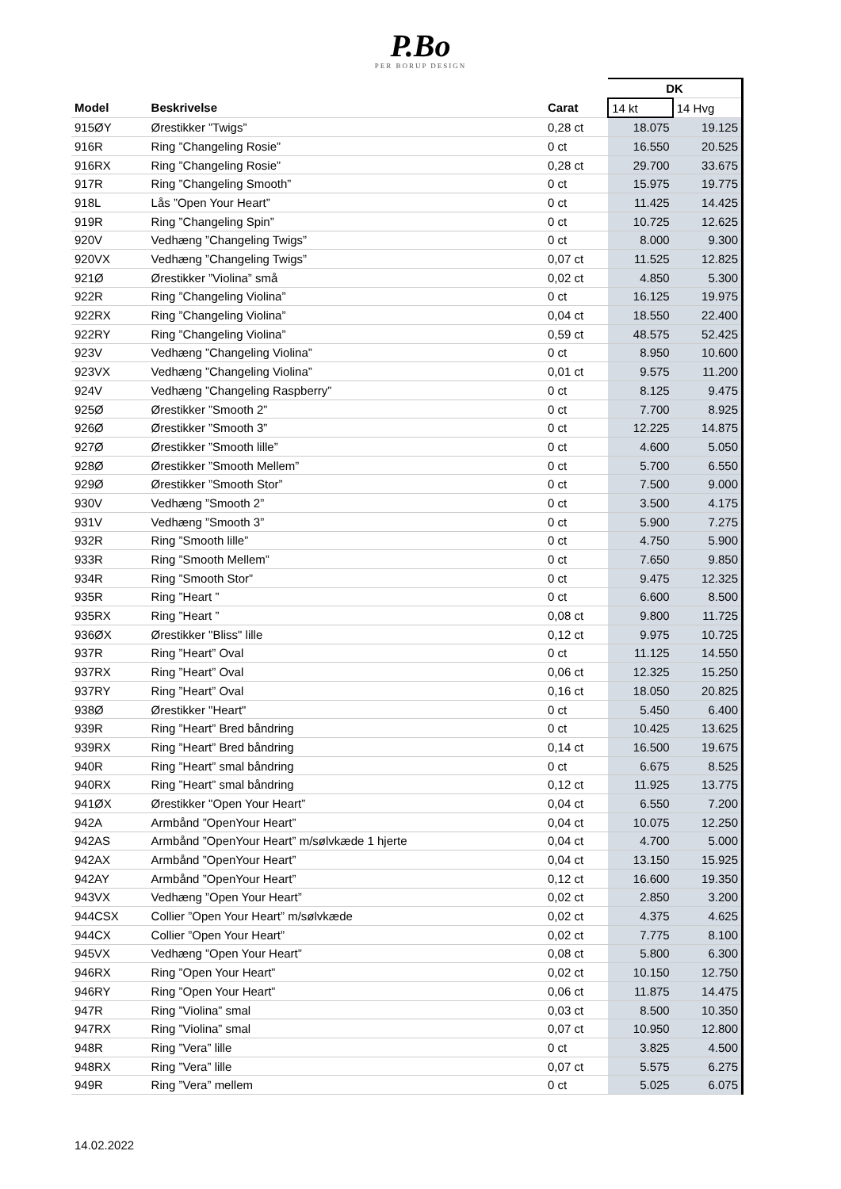P.Bo
PER BORUP DESIGN
| | | | DK | |
| --- | --- | --- | --- | --- |
| Model | Beskrivelse | Carat | 14 kt | 14 Hvg |
| 915ØY | Ørestikker ”Twigs” | 0,28 ct | 18.075 | 19.125 |
| 916R | Ring ”Changeling Rosie” | 0 ct | 16.550 | 20.525 |
| 916RX | Ring ”Changeling Rosie” | 0,28 ct | 29.700 | 33.675 |
| 917R | Ring ”Changeling Smooth” | 0 ct | 15.975 | 19.775 |
| 918L | Lås ”Open Your Heart” | 0 ct | 11.425 | 14.425 |
| 919R | Ring ”Changeling Spin” | 0 ct | 10.725 | 12.625 |
| 920V | Vedhæng ”Changeling Twigs” | 0 ct | 8.000 | 9.300 |
| 920VX | Vedhæng ”Changeling Twigs” | 0,07 ct | 11.525 | 12.825 |
| 921Ø | Ørestikker ”Violina” små | 0,02 ct | 4.850 | 5.300 |
| 922R | Ring ”Changeling Violina” | 0 ct | 16.125 | 19.975 |
| 922RX | Ring ”Changeling Violina” | 0,04 ct | 18.550 | 22.400 |
| 922RY | Ring ”Changeling Violina” | 0,59 ct | 48.575 | 52.425 |
| 923V | Vedhæng ”Changeling Violina” | 0 ct | 8.950 | 10.600 |
| 923VX | Vedhæng ”Changeling Violina” | 0,01 ct | 9.575 | 11.200 |
| 924V | Vedhæng ”Changeling Raspberry” | 0 ct | 8.125 | 9.475 |
| 925Ø | Ørestikker ”Smooth 2” | 0 ct | 7.700 | 8.925 |
| 926Ø | Ørestikker ”Smooth 3” | 0 ct | 12.225 | 14.875 |
| 927Ø | Ørestikker ”Smooth lille” | 0 ct | 4.600 | 5.050 |
| 928Ø | Ørestikker ”Smooth Mellem” | 0 ct | 5.700 | 6.550 |
| 929Ø | Ørestikker ”Smooth Stor” | 0 ct | 7.500 | 9.000 |
| 930V | Vedhæng ”Smooth 2” | 0 ct | 3.500 | 4.175 |
| 931V | Vedhæng ”Smooth 3” | 0 ct | 5.900 | 7.275 |
| 932R | Ring ”Smooth lille” | 0 ct | 4.750 | 5.900 |
| 933R | Ring ”Smooth Mellem” | 0 ct | 7.650 | 9.850 |
| 934R | Ring ”Smooth Stor” | 0 ct | 9.475 | 12.325 |
| 935R | Ring ”Heart ” | 0 ct | 6.600 | 8.500 |
| 935RX | Ring ”Heart ” | 0,08 ct | 9.800 | 11.725 |
| 936ØX | Ørestikker "Bliss" lille | 0,12 ct | 9.975 | 10.725 |
| 937R | Ring ”Heart” Oval | 0 ct | 11.125 | 14.550 |
| 937RX | Ring ”Heart” Oval | 0,06 ct | 12.325 | 15.250 |
| 937RY | Ring ”Heart” Oval | 0,16 ct | 18.050 | 20.825 |
| 938Ø | Ørestikker "Heart" | 0 ct | 5.450 | 6.400 |
| 939R | Ring ”Heart” Bred båndring | 0 ct | 10.425 | 13.625 |
| 939RX | Ring ”Heart” Bred båndring | 0,14 ct | 16.500 | 19.675 |
| 940R | Ring ”Heart” smal båndring | 0 ct | 6.675 | 8.525 |
| 940RX | Ring ”Heart” smal båndring | 0,12 ct | 11.925 | 13.775 |
| 941ØX | Ørestikker "Open Your Heart” | 0,04 ct | 6.550 | 7.200 |
| 942A | Armbånd ”OpenYour Heart” | 0,04 ct | 10.075 | 12.250 |
| 942AS | Armbånd ”OpenYour Heart” m/sølvkæde 1 hjerte | 0,04 ct | 4.700 | 5.000 |
| 942AX | Armbånd ”OpenYour Heart” | 0,04 ct | 13.150 | 15.925 |
| 942AY | Armbånd ”OpenYour Heart” | 0,12 ct | 16.600 | 19.350 |
| 943VX | Vedhæng ”Open Your Heart” | 0,02 ct | 2.850 | 3.200 |
| 944CSX | Collier ”Open Your Heart” m/sølvkæde | 0,02 ct | 4.375 | 4.625 |
| 944CX | Collier ”Open Your Heart” | 0,02 ct | 7.775 | 8.100 |
| 945VX | Vedhæng ”Open Your Heart” | 0,08 ct | 5.800 | 6.300 |
| 946RX | Ring ”Open Your Heart” | 0,02 ct | 10.150 | 12.750 |
| 946RY | Ring ”Open Your Heart” | 0,06 ct | 11.875 | 14.475 |
| 947R | Ring ”Violina” smal | 0,03 ct | 8.500 | 10.350 |
| 947RX | Ring ”Violina” smal | 0,07 ct | 10.950 | 12.800 |
| 948R | Ring ”Vera” lille | 0 ct | 3.825 | 4.500 |
| 948RX | Ring ”Vera” lille | 0,07 ct | 5.575 | 6.275 |
| 949R | Ring ”Vera” mellem | 0 ct | 5.025 | 6.075 |
14.02.2022